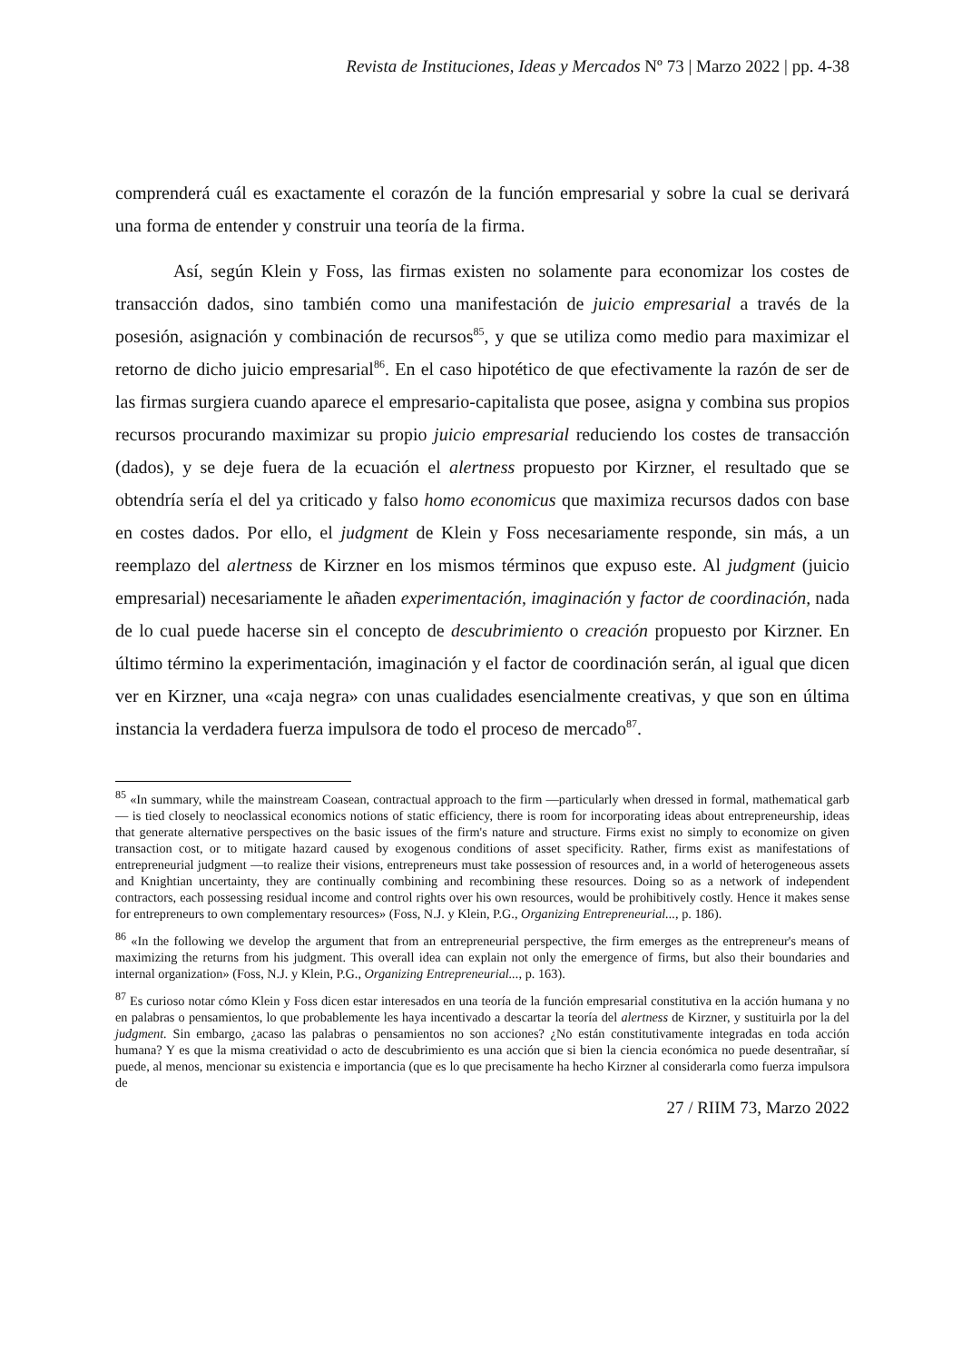Revista de Instituciones, Ideas y Mercados Nº 73 | Marzo 2022 | pp. 4-38
comprenderá cuál es exactamente el corazón de la función empresarial y sobre la cual se derivará una forma de entender y construir una teoría de la firma.
Así, según Klein y Foss, las firmas existen no solamente para economizar los costes de transacción dados, sino también como una manifestación de juicio empresarial a través de la posesión, asignación y combinación de recursos<sup>85</sup>, y que se utiliza como medio para maximizar el retorno de dicho juicio empresarial<sup>86</sup>. En el caso hipotético de que efectivamente la razón de ser de las firmas surgiera cuando aparece el empresario-capitalista que posee, asigna y combina sus propios recursos procurando maximizar su propio juicio empresarial reduciendo los costes de transacción (dados), y se deje fuera de la ecuación el alertness propuesto por Kirzner, el resultado que se obtendría sería el del ya criticado y falso homo economicus que maximiza recursos dados con base en costes dados. Por ello, el judgment de Klein y Foss necesariamente responde, sin más, a un reemplazo del alertness de Kirzner en los mismos términos que expuso este. Al judgment (juicio empresarial) necesariamente le añaden experimentación, imaginación y factor de coordinación, nada de lo cual puede hacerse sin el concepto de descubrimiento o creación propuesto por Kirzner. En último término la experimentación, imaginación y el factor de coordinación serán, al igual que dicen ver en Kirzner, una «caja negra» con unas cualidades esencialmente creativas, y que son en última instancia la verdadera fuerza impulsora de todo el proceso de mercado<sup>87</sup>.
<sup>85</sup> «In summary, while the mainstream Coasean, contractual approach to the firm —particularly when dressed in formal, mathematical garb— is tied closely to neoclassical economics notions of static efficiency, there is room for incorporating ideas about entrepreneurship, ideas that generate alternative perspectives on the basic issues of the firm's nature and structure. Firms exist no simply to economize on given transaction cost, or to mitigate hazard caused by exogenous conditions of asset specificity. Rather, firms exist as manifestations of entrepreneurial judgment —to realize their visions, entrepreneurs must take possession of resources and, in a world of heterogeneous assets and Knightian uncertainty, they are continually combining and recombining these resources. Doing so as a network of independent contractors, each possessing residual income and control rights over his own resources, would be prohibitively costly. Hence it makes sense for entrepreneurs to own complementary resources» (Foss, N.J. y Klein, P.G., Organizing Entrepreneurial..., p. 186).
<sup>86</sup> «In the following we develop the argument that from an entrepreneurial perspective, the firm emerges as the entrepreneur's means of maximizing the returns from his judgment. This overall idea can explain not only the emergence of firms, but also their boundaries and internal organization» (Foss, N.J. y Klein, P.G., Organizing Entrepreneurial..., p. 163).
<sup>87</sup> Es curioso notar cómo Klein y Foss dicen estar interesados en una teoría de la función empresarial constitutiva en la acción humana y no en palabras o pensamientos, lo que probablemente les haya incentivado a descartar la teoría del alertness de Kirzner, y sustituirla por la del judgment. Sin embargo, ¿acaso las palabras o pensamientos no son acciones? ¿No están constitutivamente integradas en toda acción humana? Y es que la misma creatividad o acto de descubrimiento es una acción que si bien la ciencia económica no puede desentrañar, sí puede, al menos, mencionar su existencia e importancia (que es lo que precisamente ha hecho Kirzner al considerarla como fuerza impulsora de
27 / RIIM 73, Marzo 2022